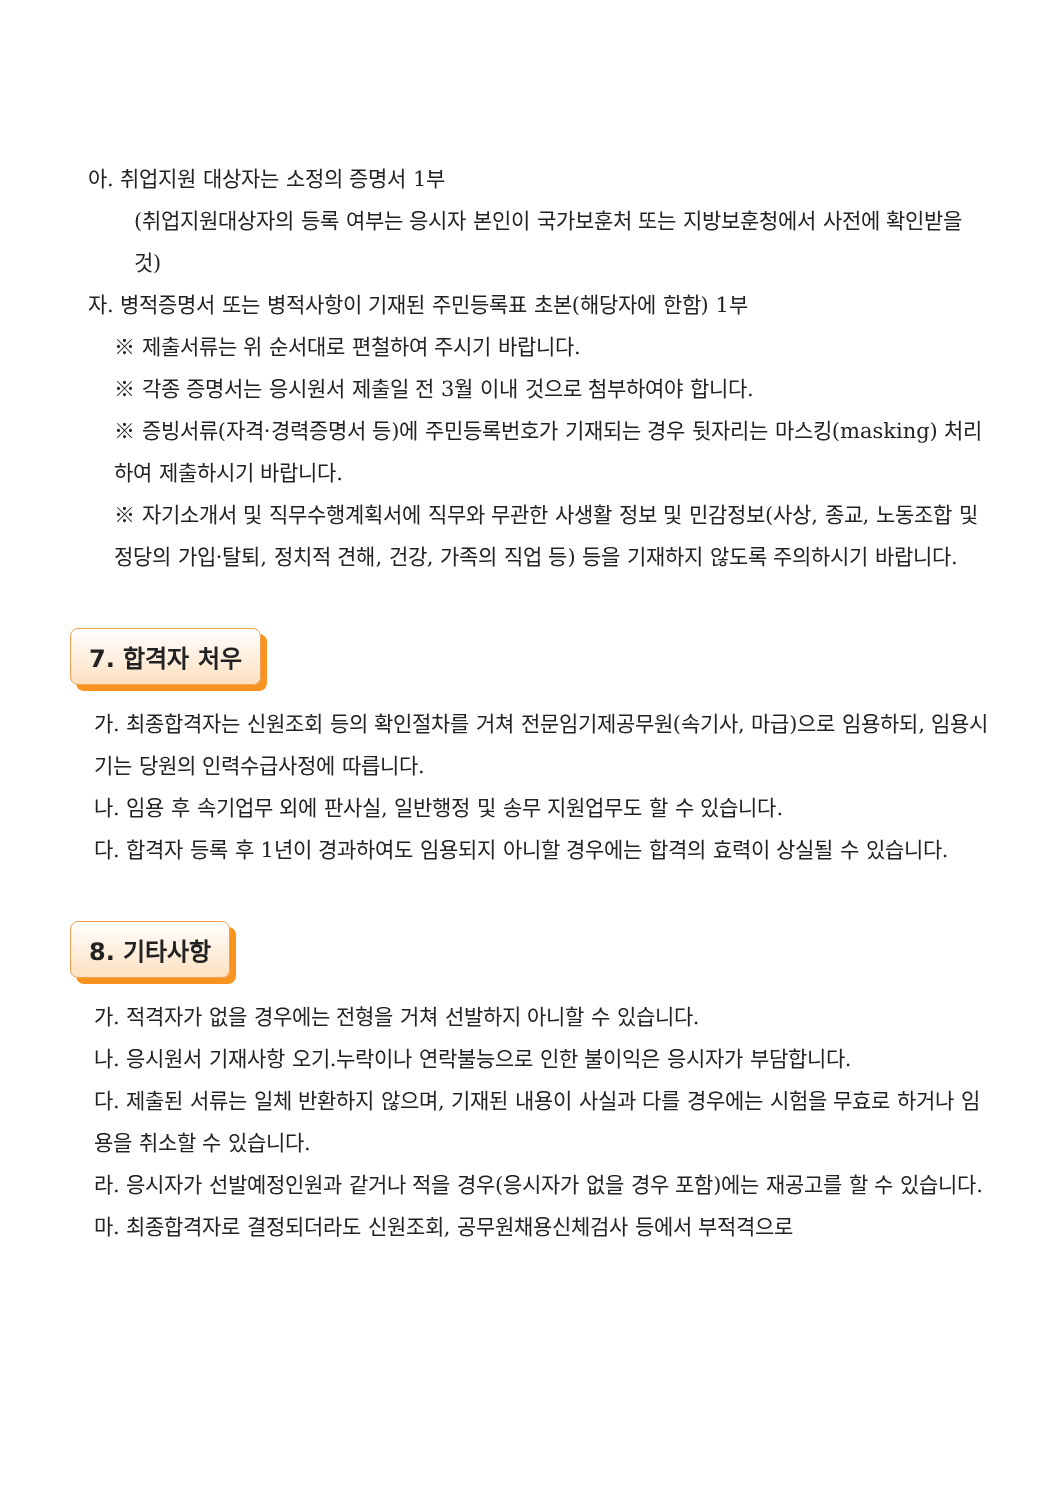아. 취업지원 대상자는 소정의 증명서 1부
(취업지원대상자의 등록 여부는 응시자 본인이 국가보훈처 또는 지방보훈청에서 사전에 확인받을 것)
자. 병적증명서 또는 병적사항이 기재된 주민등록표 초본(해당자에 한함) 1부
※ 제출서류는 위 순서대로 편철하여 주시기 바랍니다.
※ 각종 증명서는 응시원서 제출일 전 3월 이내 것으로 첨부하여야 합니다.
※ 증빙서류(자격·경력증명서 등)에 주민등록번호가 기재되는 경우 뒷자리는 마스킹(masking) 처리하여 제출하시기 바랍니다.
※ 자기소개서 및 직무수행계획서에 직무와 무관한 사생활 정보 및 민감정보(사상, 종교, 노동조합 및 정당의 가입·탈퇴, 정치적 견해, 건강, 가족의 직업 등) 등을 기재하지 않도록 주의하시기 바랍니다.
7. 합격자 처우
가. 최종합격자는 신원조회 등의 확인절차를 거쳐 전문임기제공무원(속기사, 마급)으로 임용하되, 임용시기는 당원의 인력수급사정에 따릅니다.
나. 임용 후 속기업무 외에 판사실, 일반행정 및 송무 지원업무도 할 수 있습니다.
다. 합격자 등록 후 1년이 경과하여도 임용되지 아니할 경우에는 합격의 효력이 상실될 수 있습니다.
8. 기타사항
가. 적격자가 없을 경우에는 전형을 거쳐 선발하지 아니할 수 있습니다.
나. 응시원서 기재사항 오기.누락이나 연락불능으로 인한 불이익은 응시자가 부담합니다.
다. 제출된 서류는 일체 반환하지 않으며, 기재된 내용이 사실과 다를 경우에는 시험을 무효로 하거나 임용을 취소할 수 있습니다.
라. 응시자가 선발예정인원과 같거나 적을 경우(응시자가 없을 경우 포함)에는 재공고를 할 수 있습니다.
마. 최종합격자로 결정되더라도 신원조회, 공무원채용신체검사 등에서 부적격으로